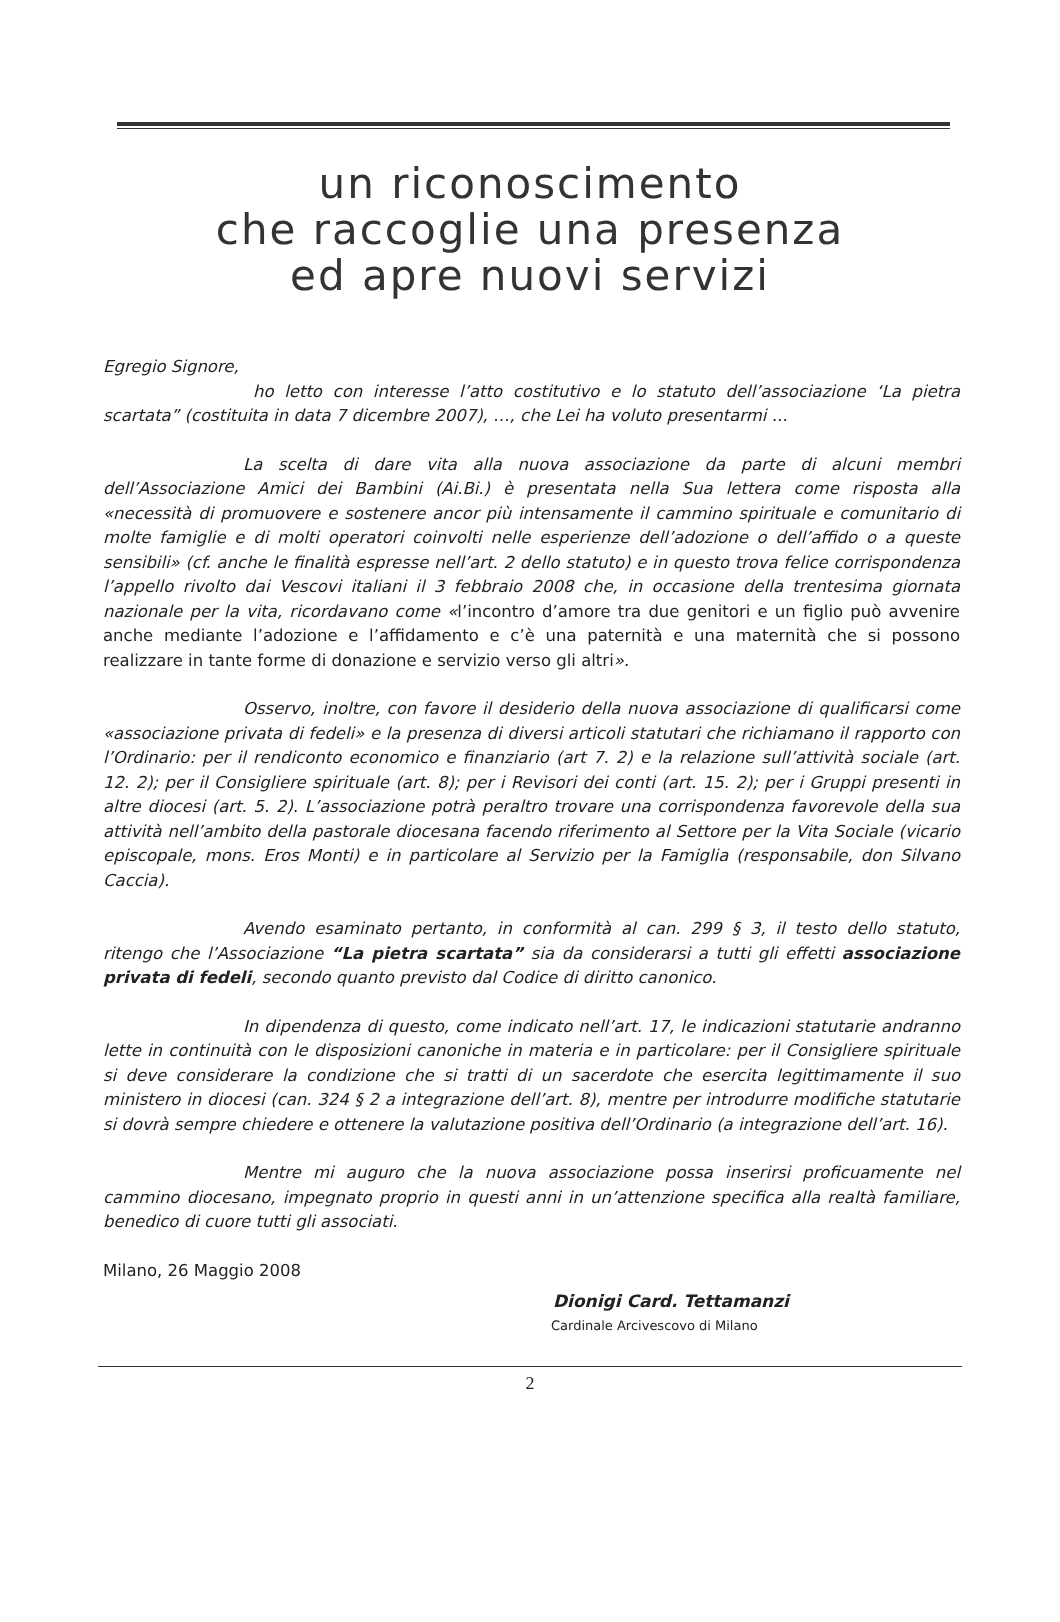un riconoscimento
che raccoglie una presenza
ed apre nuovi servizi
Egregio Signore,
ho letto con interesse l’atto costitutivo e lo statuto dell’associazione ‘La pietra scartata” (costituita in data 7 dicembre 2007), …, che Lei ha voluto presentarmi ...
La scelta di dare vita alla nuova associazione da parte di alcuni membri dell’Associazione Amici dei Bambini (Ai.Bi.) è presentata nella Sua lettera come risposta alla «necessità di promuovere e sostenere ancor più intensamente il cammino spirituale e comunitario di molte famiglie e di molti operatori coinvolti nelle esperienze dell’adozione o dell’affido o a queste sensibili» (cf. anche le finalità espresse nell’art. 2 dello statuto) e in questo trova felice corrispondenza l’appello rivolto dai Vescovi italiani il 3 febbraio 2008 che, in occasione della trentesima giornata nazionale per la vita, ricordavano come «l’incontro d’amore tra due genitori e un figlio può avvenire anche mediante l’adozione e l’affidamento e c’è una paternità e una maternità che si possono realizzare in tante forme di donazione e servizio verso gli altri».
Osservo, inoltre, con favore il desiderio della nuova associazione di qualificarsi come «associazione privata di fedeli» e la presenza di diversi articoli statutari che richiamano il rapporto con l’Ordinario: per il rendiconto economico e finanziario (art 7. 2) e la relazione sull’attività sociale (art. 12. 2); per il Consigliere spirituale (art. 8); per i Revisori dei conti (art. 15. 2); per i Gruppi presenti in altre diocesi (art. 5. 2). L’associazione potrà peraltro trovare una corrispondenza favorevole della sua attività nell’ambito della pastorale diocesana facendo riferimento al Settore per la Vita Sociale (vicario episcopale, mons. Eros Monti) e in particolare al Servizio per la Famiglia (responsabile, don Silvano Caccia).
Avendo esaminato pertanto, in conformità al can. 299 § 3, il testo dello statuto, ritengo che l’Associazione “La pietra scartata” sia da considerarsi a tutti gli effetti associazione privata di fedeli, secondo quanto previsto dal Codice di diritto canonico.
In dipendenza di questo, come indicato nell’art. 17, le indicazioni statutarie andranno lette in continuità con le disposizioni canoniche in materia e in particolare: per il Consigliere spirituale si deve considerare la condizione che si tratti di un sacerdote che esercita legittimamente il suo ministero in diocesi (can. 324 § 2 a integrazione dell’art. 8), mentre per introdurre modifiche statutarie si dovrà sempre chiedere e ottenere la valutazione positiva dell’Ordinario (a integrazione dell’art. 16).
Mentre mi auguro che la nuova associazione possa inserirsi proficuamente nel cammino diocesano, impegnato proprio in questi anni in un’attenzione specifica alla realtà familiare, benedico di cuore tutti gli associati.
Milano, 26 Maggio 2008
Dionigi Card. Tettamanzi
Cardinale Arcivescovo di Milano
2